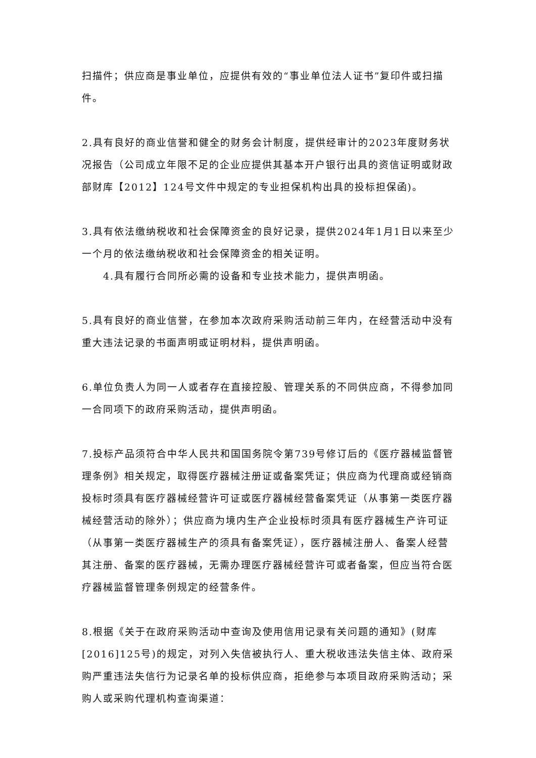扫描件；供应商是事业单位，应提供有效的“事业单位法人证书”复印件或扫描件。
2.具有良好的商业信誉和健全的财务会计制度，提供经审计的2023年度财务状况报告（公司成立年限不足的企业应提供其基本开户银行出具的资信证明或财政部财库【2012】124号文件中规定的专业担保机构出具的投标担保函)。
3.具有依法缴纳税收和社会保障资金的良好记录，提供2024年1月1日以来至少一个月的依法缴纳税收和社会保障资金的相关证明。
4.具有履行合同所必需的设备和专业技术能力，提供声明函。
5.具有良好的商业信誉，在参加本次政府采购活动前三年内，在经营活动中没有重大违法记录的书面声明或证明材料，提供声明函。
6.单位负责人为同一人或者存在直接控股、管理关系的不同供应商，不得参加同一合同项下的政府采购活动，提供声明函。
7.投标产品须符合中华人民共和国国务院令第739号修订后的《医疗器械监督管理条例》相关规定，取得医疗器械注册证或备案凭证；供应商为代理商或经销商投标时须具有医疗器械经营许可证或医疗器械经营备案凭证（从事第一类医疗器械经营活动的除外）；供应商为境内生产企业投标时须具有医疗器械生产许可证（从事第一类医疗器械生产的须具有备案凭证），医疗器械注册人、备案人经营其注册、备案的医疗器械，无需办理医疗器械经营许可或者备案，但应当符合医疗器械监督管理条例规定的经营条件。
8.根据《关于在政府采购活动中查询及使用信用记录有关问题的通知》(财库[2016]125号)的规定，对列入失信被执行人、重大税收违法失信主体、政府采购严重违法失信行为记录名单的投标供应商，拒绝参与本项目政府采购活动；采购人或采购代理机构查询渠道：